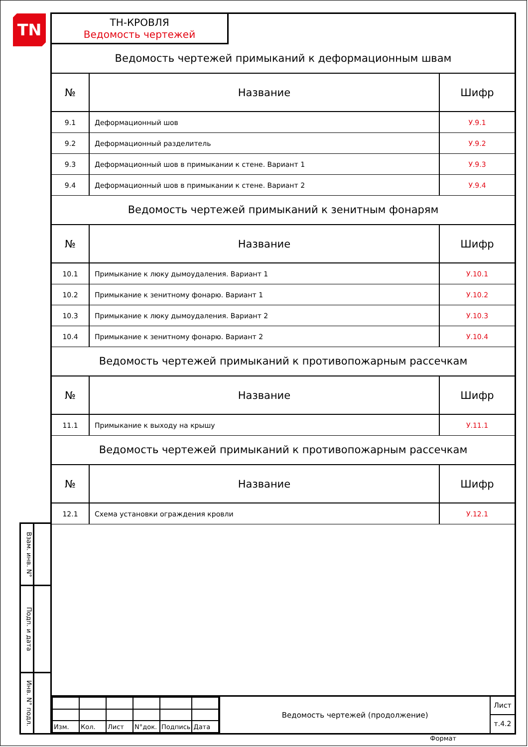TN
Взам. инв. N°
Подп. и дата
Инв. N° подл.
ТН-КРОВЛЯ
Ведомость чертежей
Ведомость чертежей примыканий к деформационным швам
| № | Название | Шифр |
| --- | --- | --- |
| 9.1 | Деформационный шов | У.9.1 |
| 9.2 | Деформационный разделитель | У.9.2 |
| 9.3 | Деформационный шов в примыкании к стене. Вариант 1 | У.9.3 |
| 9.4 | Деформационный шов в примыкании к стене. Вариант 2 | У.9.4 |
Ведомость чертежей примыканий к зенитным фонарям
| № | Название | Шифр |
| --- | --- | --- |
| 10.1 | Примыкание к люку дымоудаления. Вариант 1 | У.10.1 |
| 10.2 | Примыкание к зенитному фонарю. Вариант 1 | У.10.2 |
| 10.3 | Примыкание к люку дымоудаления. Вариант 2 | У.10.3 |
| 10.4 | Примыкание к зенитному фонарю. Вариант 2 | У.10.4 |
Ведомость чертежей примыканий к противопожарным рассечкам
| № | Название | Шифр |
| --- | --- | --- |
| 11.1 | Примыкание к выходу на крышу | У.11.1 |
Ведомость чертежей примыканий к противопожарным рассечкам
| № | Название | Шифр |
| --- | --- | --- |
| 12.1 | Схема установки ограждения кровли | У.12.1 |
| Изм. | Кол. | Лист | N°док. | Подпись | Дата |
Ведомость чертежей (продолжение)
Лист
т.4.2
Формат